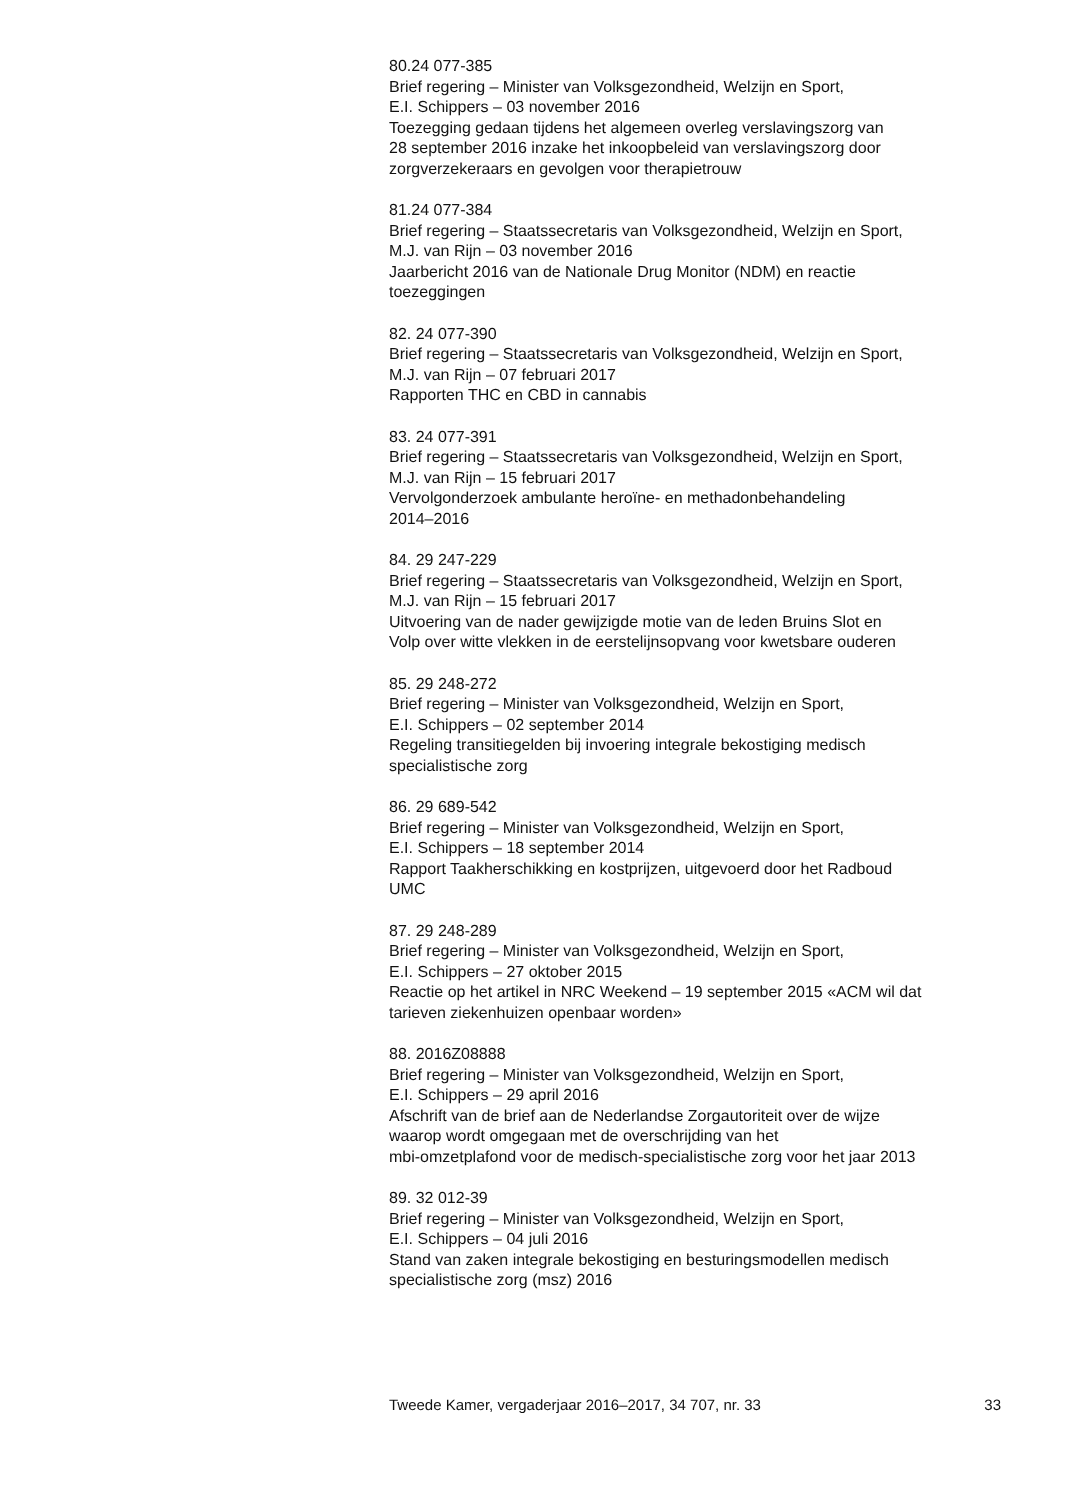80.24 077-385
Brief regering – Minister van Volksgezondheid, Welzijn en Sport,
E.I. Schippers – 03 november 2016
Toezegging gedaan tijdens het algemeen overleg verslavingszorg van
28 september 2016 inzake het inkoopbeleid van verslavingszorg door
zorgverzekeraars en gevolgen voor therapietrouw
81.24 077-384
Brief regering – Staatssecretaris van Volksgezondheid, Welzijn en Sport,
M.J. van Rijn – 03 november 2016
Jaarbericht 2016 van de Nationale Drug Monitor (NDM) en reactie
toezeggingen
82. 24 077-390
Brief regering – Staatssecretaris van Volksgezondheid, Welzijn en Sport,
M.J. van Rijn – 07 februari 2017
Rapporten THC en CBD in cannabis
83. 24 077-391
Brief regering – Staatssecretaris van Volksgezondheid, Welzijn en Sport,
M.J. van Rijn – 15 februari 2017
Vervolgonderzoek ambulante heroïne- en methadonbehandeling
2014–2016
84. 29 247-229
Brief regering – Staatssecretaris van Volksgezondheid, Welzijn en Sport,
M.J. van Rijn – 15 februari 2017
Uitvoering van de nader gewijzigde motie van de leden Bruins Slot en
Volp over witte vlekken in de eerstelijnsopvang voor kwetsbare ouderen
85. 29 248-272
Brief regering – Minister van Volksgezondheid, Welzijn en Sport,
E.I. Schippers – 02 september 2014
Regeling transitiegelden bij invoering integrale bekostiging medisch
specialistische zorg
86. 29 689-542
Brief regering – Minister van Volksgezondheid, Welzijn en Sport,
E.I. Schippers – 18 september 2014
Rapport Taakherschikking en kostprijzen, uitgevoerd door het Radboud
UMC
87. 29 248-289
Brief regering – Minister van Volksgezondheid, Welzijn en Sport,
E.I. Schippers – 27 oktober 2015
Reactie op het artikel in NRC Weekend – 19 september 2015 «ACM wil dat
tarieven ziekenhuizen openbaar worden»
88. 2016Z08888
Brief regering – Minister van Volksgezondheid, Welzijn en Sport,
E.I. Schippers – 29 april 2016
Afschrift van de brief aan de Nederlandse Zorgautoriteit over de wijze
waarop wordt omgegaan met de overschrijding van het
mbi-omzetplafond voor de medisch-specialistische zorg voor het jaar 2013
89. 32 012-39
Brief regering – Minister van Volksgezondheid, Welzijn en Sport,
E.I. Schippers – 04 juli 2016
Stand van zaken integrale bekostiging en besturingsmodellen medisch
specialistische zorg (msz) 2016
Tweede Kamer, vergaderjaar 2016–2017, 34 707, nr. 33 33